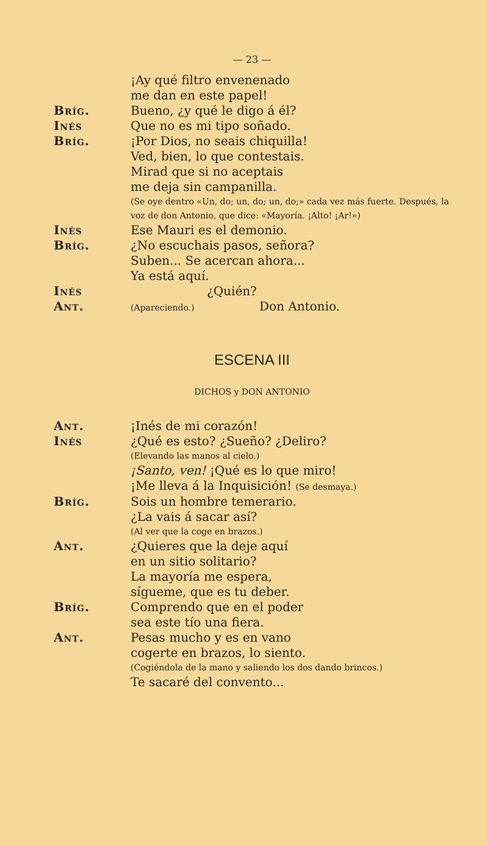— 23 —
¡Ay qué filtro envenenado
me dan en este papel!
Bríg. Bueno, ¿y qué le digo á él?
Inés Que no es mi tipo soñado.
Bríg. ¡Por Dios, no seais chiquilla!
Ved, bien, lo que contestais.
Mirad que si no aceptais
me deja sin campanilla.
(Se oye dentro «Un, do; un, do; un, do;» cada vez más fuerte. Después, la voz de don Antonio, que dice: «Mayoría. ¡Alto! ¡Ar!»)
Inés Ese Mauri es el demonio.
Bríg. ¿No escuchais pasos, señora?
Suben... Se acercan ahora...
Ya está aquí.
Inés ¿Quién?
Ant.
(Apareciendo.) Don Antonio.
ESCENA III
DICHOS y DON ANTONIO
Ant. ¡Inés de mi corazón!
Inés ¿Qué es esto? ¿Sueño? ¿Deliro?
(Elevando las manos al cielo.)
¡Santo, ven! ¡Qué es lo que miro!
¡Me lleva á la Inquisición! (Se desmaya.)
Bríg. Sois un hombre temerario.
¿La vais á sacar así?
(Al ver que la coge en brazos.)
Ant. ¿Quieres que la deje aquí
en un sitio solitario?
La mayoría me espera,
sígueme, que es tu deber.
Bríg. Comprendo que en el poder
sea este tío una fiera.
Ant. Pesas mucho y es en vano
cogerte en brazos, lo siento.
(Cogiéndola de la mano y saliendo los dos dando brincos.)
Te sacaré del convento...